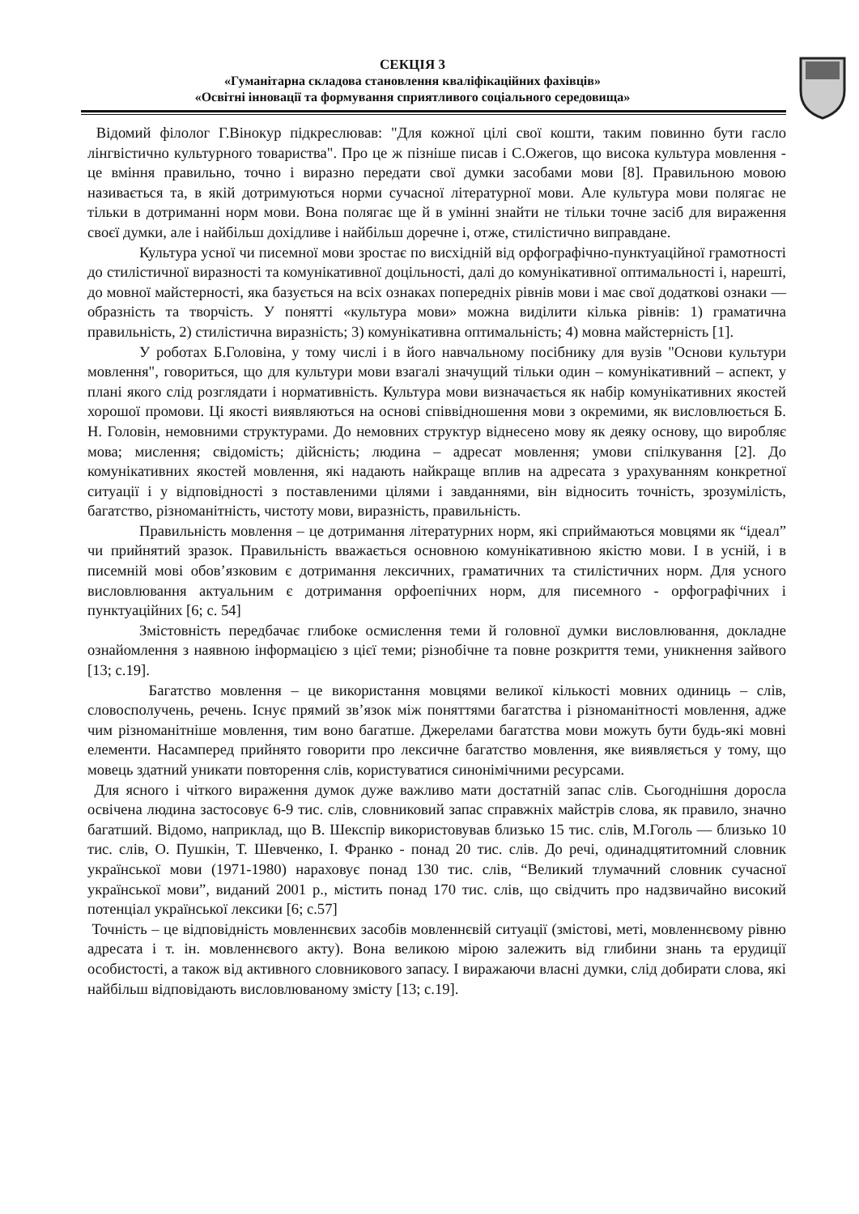СЕКЦІЯ 3
«Гуманітарна складова становлення кваліфікаційних фахівців»
«Освітні інновації та формування сприятливого соціального середовища»
Відомий філолог Г.Вінокур підкреслював: "Для кожної цілі свої кошти, таким повинно бути гасло лінгвістично культурного товариства". Про це ж пізніше писав і С.Ожегов, що висока культура мовлення - це вміння правильно, точно і виразно передати свої думки засобами мови [8]. Правильною мовою називається та, в якій дотримуються норми сучасної літературної мови. Але культура мови полягає не тільки в дотриманні норм мови. Вона полягає ще й в умінні знайти не тільки точне засіб для вираження своєї думки, але і найбільш дохідливе і найбільш доречне і, отже, стилістично виправдане.
Культура усної чи писемної мови зростає по висхідній від орфографічно-пунктуаційної грамотності до стилістичної виразності та комунікативної доцільності, далі до комунікативної оптимальності і, нарешті, до мовної майстерності, яка базується на всіх ознаках попередніх рівнів мови і має свої додаткові ознаки — образність та творчість. У понятті «культура мови» можна виділити кілька рівнів: 1) граматична правильність, 2) стилістична виразність; 3) комунікативна оптимальність; 4) мовна майстерність [1].
У роботах Б.Головіна, у тому числі і в його навчальному посібнику для вузів "Основи культури мовлення", говориться, що для культури мови взагалі значущий тільки один – комунікативний – аспект, у плані якого слід розглядати і нормативність. Культура мови визначається як набір комунікативних якостей хорошої промови. Ці якості виявляються на основі співвідношення мови з окремими, як висловлюється Б. Н. Головін, немовними структурами. До немовних структур віднесено мову як деяку основу, що виробляє мова; мислення; свідомість; дійсність; людина – адресат мовлення; умови спілкування [2]. До комунікативних якостей мовлення, які надають найкраще вплив на адресата з урахуванням конкретної ситуації і у відповідності з поставленими цілями і завданнями, він відносить точність, зрозумілість, багатство, різноманітність, чистоту мови, виразність, правильність.
Правильність мовлення – це дотримання літературних норм, які сприймаються мовцями як “ідеал” чи прийнятий зразок. Правильність вважається основною комунікативною якістю мови. І в усній, і в писемній мові обов’язковим є дотримання лексичних, граматичних та стилістичних норм. Для усного висловлювання актуальним є дотримання орфоепічних норм, для писемного - орфографічних і пунктуаційних [6; с. 54]
Змістовність передбачає глибоке осмислення теми й головної думки висловлювання, докладне ознайомлення з наявною інформацією з цієї теми; різнобічне та повне розкриття теми, уникнення зайвого [13; с.19].
Багатство мовлення – це використання мовцями великої кількості мовних одиниць – слів, словосполучень, речень. Існує прямий зв’язок між поняттями багатства і різноманітності мовлення, адже чим різноманітніше мовлення, тим воно багатше. Джерелами багатства мови можуть бути будь-які мовні елементи. Насамперед прийнято говорити про лексичне багатство мовлення, яке виявляється у тому, що мовець здатний уникати повторення слів, користуватися синонімічними ресурсами.
Для ясного і чіткого вираження думок дуже важливо мати достатній запас слів. Сьогоднішня доросла освічена людина застосовує 6-9 тис. слів, словниковий запас справжніх майстрів слова, як правило, значно багатший. Відомо, наприклад, що В. Шекспір використовував близько 15 тис. слів, М.Гоголь — близько 10 тис. слів, О. Пушкін, Т. Шевченко, І. Франко - понад 20 тис. слів. До речі, одинадцятитомний словник української мови (1971-1980) нараховує понад 130 тис. слів, “Великий тлумачний словник сучасної української мови”, виданий 2001 р., містить понад 170 тис. слів, що свідчить про надзвичайно високий потенціал української лексики [6; с.57]
Точність – це відповідність мовленнєвих засобів мовленнєвій ситуації (змістові, меті, мовленнєвому рівню адресата і т. ін. мовленнєвого акту). Вона великою мірою залежить від глибини знань та ерудиції особистості, а також від активного словникового запасу. І виражаючи власні думки, слід добирати слова, які найбільш відповідають висловлюваному змісту [13; с.19].